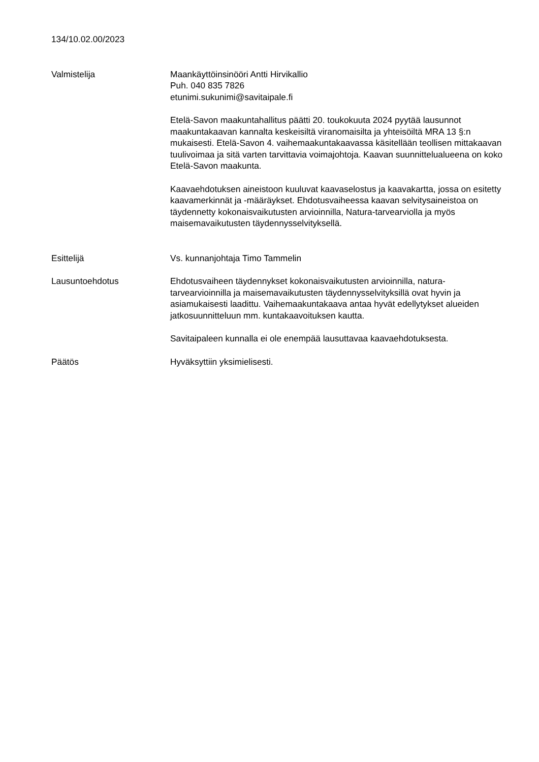134/10.02.00/2023
Valmistelija Maankäyttöinsinööri Antti Hirvikallio
Puh. 040 835 7826
etunimi.sukunimi@savitaipale.fi
Etelä-Savon maakuntahallitus päätti 20. toukokuuta 2024 pyytää lausunnot maakuntakaavan kannalta keskeisiltä viranomaisilta ja yhteisöiltä MRA 13 §:n mukaisesti. Etelä-Savon 4. vaihemaakuntakaavassa käsitellään teollisen mittakaavan tuulivoimaa ja sitä varten tarvittavia voimajohtoja. Kaavan suunnittelualueena on koko Etelä-Savon maakunta.
Kaavaehdotuksen aineistoon kuuluvat kaavaselostus ja kaavakartta, jossa on esitetty kaavamerkinnät ja -määräykset. Ehdotusvaiheessa kaavan selvitysaineistoa on täydennetty kokonaisvaikutusten arvioinnilla, Natura-tarvearviolla ja myös maisemavaikutusten täydennysselvityksellä.
Esittelijä Vs. kunnanjohtaja Timo Tammelin
Lausuntoehdotus Ehdotusvaiheen täydennykset kokonaisvaikutusten arvioinnilla, natura-tarvearvioinnilla ja maisemavaikutusten täydennysselvityksillä ovat hyvin ja asiamukaisesti laadittu. Vaihemaakuntakaava antaa hyvät edellytykset alueiden jatkosuunnitteluun mm. kuntakaavoituksen kautta.
Savitaipaleen kunnalla ei ole enempää lausuttavaa kaavaehdotuksesta.
Päätös Hyväksyttiin yksimielisesti.